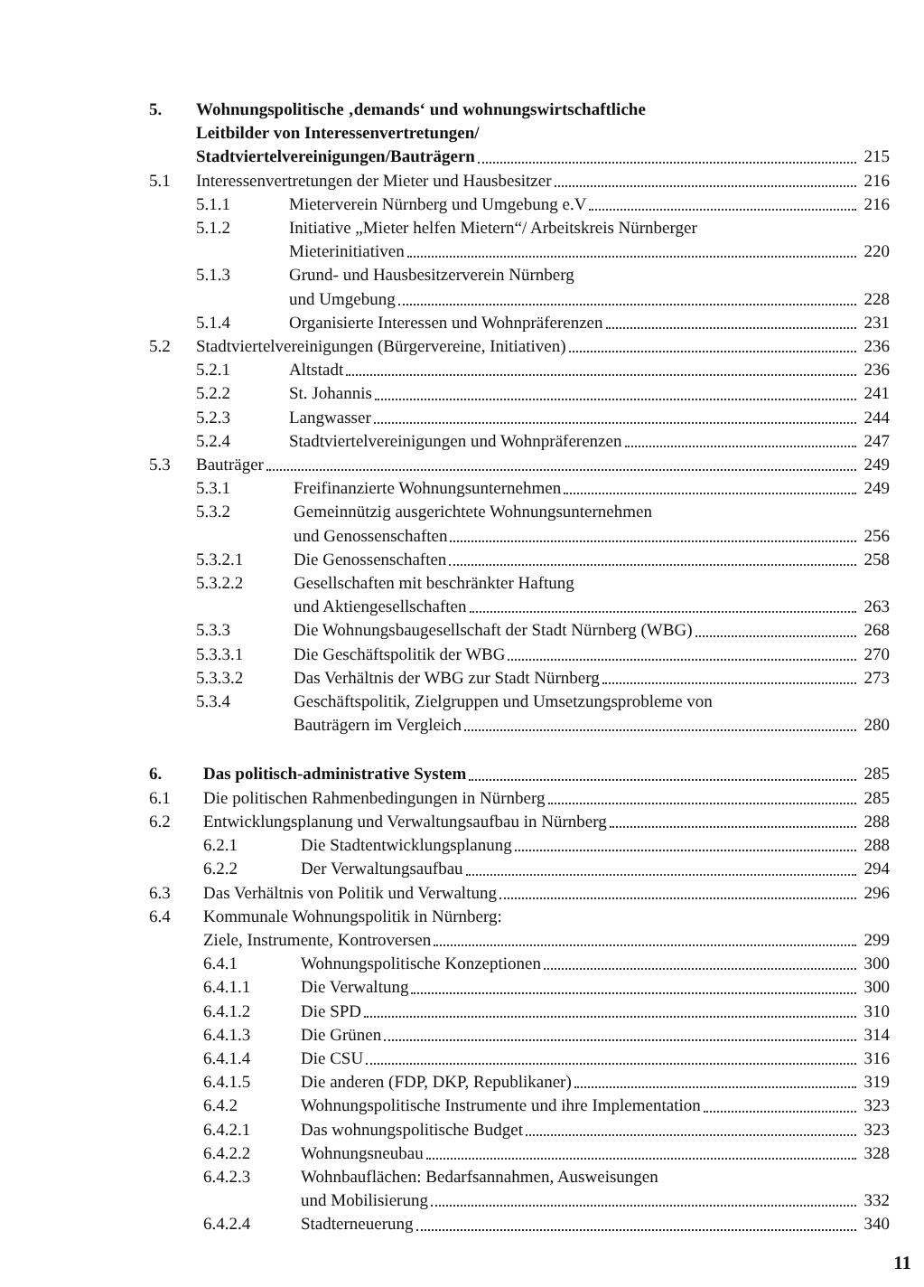5. Wohnungspolitische ‚demands‘ und wohnungswirtschaftliche
Leitbilder von Interessenvertretungen/
Stadtviertelvereinigungen/Bauträgern 215
5.1 Interessenvertretungen der Mieter und Hausbesitzer 216
5.1.1 Mieterverein Nürnberg und Umgebung e.V 216
5.1.2 Initiative „Mieter helfen Mietern“/ Arbeitskreis Nürnberger
Mieterinitiativen 220
5.1.3 Grund- und Hausbesitzerverein Nürnberg
und Umgebung 228
5.1.4 Organisierte Interessen und Wohnpräferenzen 231
5.2 Stadtviertelvereinigungen (Bürgervereine, Initiativen) 236
5.2.1 Altstadt 236
5.2.2 St. Johannis 241
5.2.3 Langwasser 244
5.2.4 Stadtviertelvereinigungen und Wohnpräferenzen 247
5.3 Bauträger 249
5.3.1 Freifinanzierte Wohnungsunternehmen 249
5.3.2 Gemeinnützig ausgerichtete Wohnungsunternehmen
und Genossenschaften 256
5.3.2.1 Die Genossenschaften 258
5.3.2.2 Gesellschaften mit beschränkter Haftung
und Aktiengesellschaften 263
5.3.3 Die Wohnungsbaugesellschaft der Stadt Nürnberg (WBG) 268
5.3.3.1 Die Geschäftspolitik der WBG 270
5.3.3.2 Das Verhältnis der WBG zur Stadt Nürnberg 273
5.3.4 Geschäftspolitik, Zielgruppen und Umsetzungsprobleme von
Bauträgern im Vergleich 280
6. Das politisch-administrative System 285
6.1 Die politischen Rahmenbedingungen in Nürnberg 285
6.2 Entwicklungsplanung und Verwaltungsaufbau in Nürnberg 288
6.2.1 Die Stadtentwicklungsplanung 288
6.2.2 Der Verwaltungsaufbau 294
6.3 Das Verhältnis von Politik und Verwaltung 296
6.4 Kommunale Wohnungspolitik in Nürnberg:
Ziele, Instrumente, Kontroversen 299
6.4.1 Wohnungspolitische Konzeptionen 300
6.4.1.1 Die Verwaltung 300
6.4.1.2 Die SPD 310
6.4.1.3 Die Grünen 314
6.4.1.4 Die CSU 316
6.4.1.5 Die anderen (FDP, DKP, Republikaner) 319
6.4.2 Wohnungspolitische Instrumente und ihre Implementation 323
6.4.2.1 Das wohnungspolitische Budget 323
6.4.2.2 Wohnungsneubau 328
6.4.2.3 Wohnbauflächen: Bedarfsannahmen, Ausweisungen
und Mobilisierung 332
6.4.2.4 Stadterneuerung 340
11